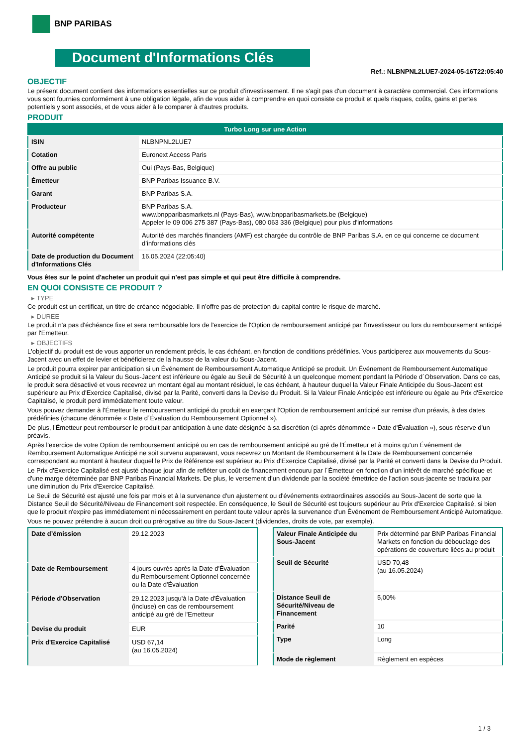BNP PARIBAS
Document d'Informations Clés
Ref.: NLBNPNL2LUE7-2024-05-16T22:05:40
OBJECTIF
Le présent document contient des informations essentielles sur ce produit d'investissement. Il ne s'agit pas d'un document à caractère commercial. Ces informations vous sont fournies conformément à une obligation légale, afin de vous aider à comprendre en quoi consiste ce produit et quels risques, coûts, gains et pertes potentiels y sont associés, et de vous aider à le comparer à d'autres produits.
PRODUIT
| Turbo Long sur une Action | |
| ISIN | NLBNPNL2LUE7 |
| Cotation | Euronext Access Paris |
| Offre au public | Oui (Pays-Bas, Belgique) |
| Émetteur | BNP Paribas Issuance B.V. |
| Garant | BNP Paribas S.A. |
| Producteur | BNP Paribas S.A. www.bnpparibasmarkets.nl (Pays-Bas), www.bnpparibasmarkets.be (Belgique) Appeler le 09 006 275 387 (Pays-Bas), 080 063 336 (Belgique) pour plus d'informations |
| Autorité compétente | Autorité des marchés financiers (AMF) est chargée du contrôle de BNP Paribas S.A. en ce qui concerne ce document d’informations clés |
| Date de production du Document d'Informations Clés | 16.05.2024 (22:05:40) |
Vous êtes sur le point d'acheter un produit qui n'est pas simple et qui peut être difficile à comprendre.
EN QUOI CONSISTE CE PRODUIT ?
▸ TYPE
Ce produit est un certificat, un titre de créance négociable. Il n’offre pas de protection du capital contre le risque de marché.
▸ DUREE
Le produit n'a pas d'échéance fixe et sera remboursable lors de l'exercice de l'Option de remboursement anticipé par l'investisseur ou lors du remboursement anticipé par l'Emetteur.
▸ OBJECTIFS
L'objectif du produit est de vous apporter un rendement précis, le cas échéant, en fonction de conditions prédéfinies. Vous participerez aux mouvements du Sous-Jacent avec un effet de levier et bénéficierez de la hausse de la valeur du Sous-Jacent.
Le produit pourra expirer par anticipation si un Événement de Remboursement Automatique Anticipé se produit. Un Événement de Remboursement Automatique Anticipé se produit si la Valeur du Sous-Jacent est inférieure ou égale au Seuil de Sécurité à un quelconque moment pendant la Période d´Observation. Dans ce cas, le produit sera désactivé et vous recevrez un montant égal au montant résiduel, le cas échéant, à hauteur duquel la Valeur Finale Anticipée du Sous-Jacent est supérieure au Prix d'Exercice Capitalisé, divisé par la Parité, converti dans la Devise du Produit. Si la Valeur Finale Anticipée est inférieure ou égale au Prix d'Exercice Capitalisé, le produit perd immédiatement toute valeur.
Vous pouvez demander à l'Émetteur le remboursement anticipé du produit en exerçant l'Option de remboursement anticipé sur remise d'un préavis, à des dates prédéfinies (chacune dénommée « Date d´Évaluation du Remboursement Optionnel »).
De plus, l'Émetteur peut rembourser le produit par anticipation à une date désignée à sa discrétion (ci-après dénommée « Date d'Évaluation »), sous réserve d'un préavis.
Après l'exercice de votre Option de remboursement anticipé ou en cas de remboursement anticipé au gré de l'Émetteur et à moins qu'un Événement de Remboursement Automatique Anticipé ne soit survenu auparavant, vous recevrez un Montant de Remboursement à la Date de Remboursement concernée correspondant au montant à hauteur duquel le Prix de Référence est supérieur au Prix d'Exercice Capitalisé, divisé par la Parité et converti dans la Devise du Produit.
Le Prix d'Exercice Capitalisé est ajusté chaque jour afin de refléter un coût de financement encouru par l´Émetteur en fonction d'un intérêt de marché spécifique et d'une marge déterminée par BNP Paribas Financial Markets. De plus, le versement d’un dividende par la société émettrice de l'action sous-jacente se traduira par une diminution du Prix d'Exercice Capitalisé.
Le Seuil de Sécurité est ajusté une fois par mois et à la survenance d'un ajustement ou d'événements extraordinaires associés au Sous-Jacent de sorte que la Distance Seuil de Sécurité/Niveau de Financement soit respectée. En conséquence, le Seuil de Sécurité est toujours supérieur au Prix d'Exercice Capitalisé, si bien que le produit n'expire pas immédiatement ni nécessairement en perdant toute valeur après la survenance d'un Événement de Remboursement Anticipé Automatique.
Vous ne pouvez prétendre à aucun droit ou prérogative au titre du Sous-Jacent (dividendes, droits de vote, par exemple).
| Date d’émission | 29.12.2023 |
| Date de Remboursement | 4 jours ouvrés après la Date d'Évaluation du Remboursement Optionnel concernée ou la Date d'Évaluation |
| Période d'Observation | 29.12.2023 jusqu'à la Date d'Évaluation (incluse) en cas de remboursement anticipé au gré de l'Emetteur |
| Devise du produit | EUR |
| Prix d'Exercice Capitalisé | USD 67,14 (au 16.05.2024) |
| Valeur Finale Anticipée du Sous-Jacent | Prix déterminé par BNP Paribas Financial Markets en fonction du débouclage des opérations de couverture liées au produit |
| Seuil de Sécurité | USD 70,48 (au 16.05.2024) |
| Distance Seuil de Sécurité/Niveau de Financement | 5,00% |
| Parité | 10 |
| Type | Long |
| Mode de règlement | Règlement en espèces |
1 / 3